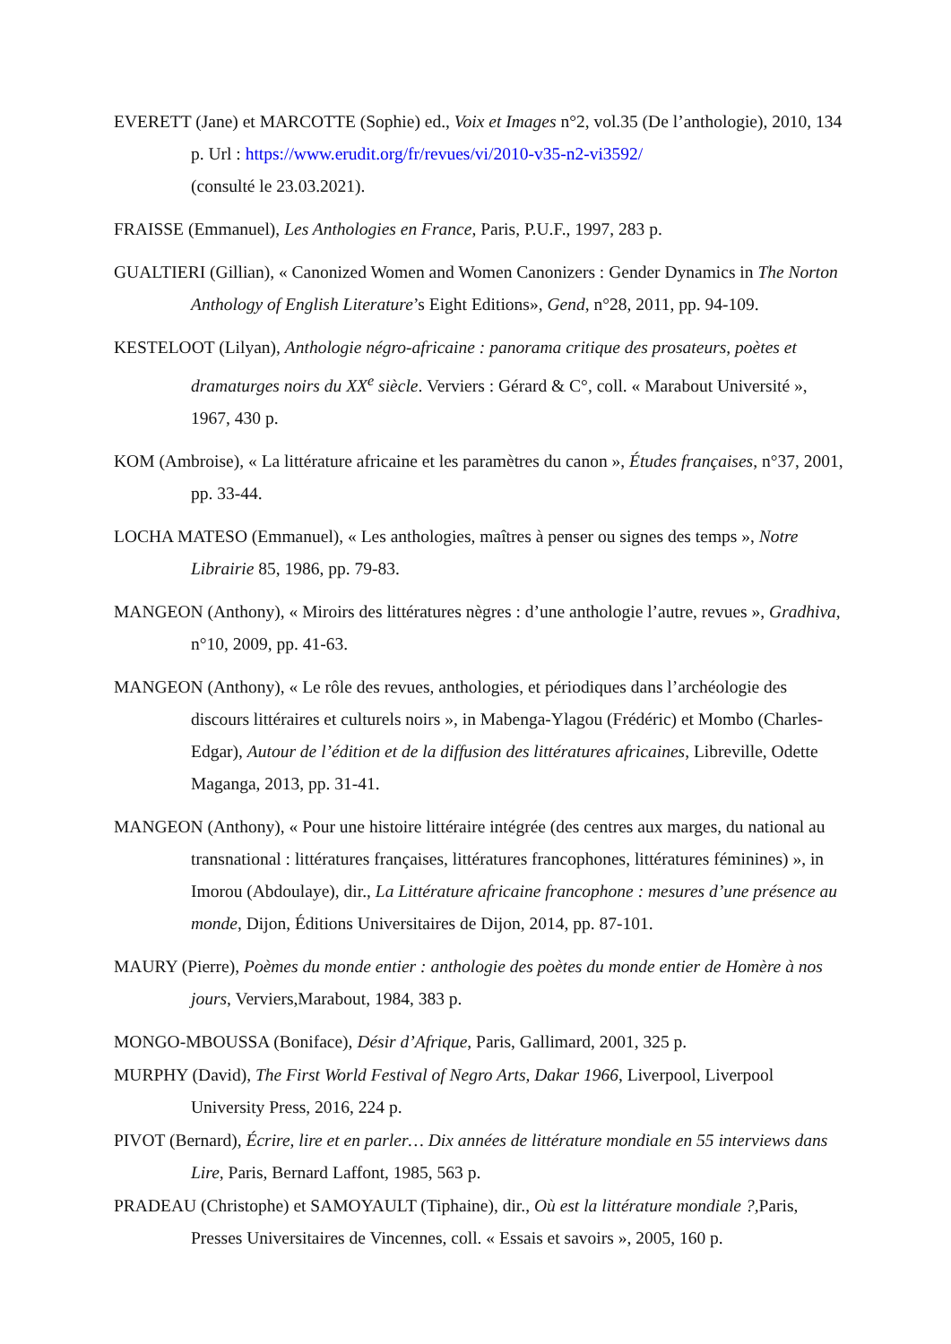EVERETT (Jane) et MARCOTTE (Sophie) ed., Voix et Images n°2, vol.35 (De l’anthologie), 2010, 134 p. Url : https://www.erudit.org/fr/revues/vi/2010-v35-n2-vi3592/
(consulté le 23.03.2021).
FRAISSE (Emmanuel), Les Anthologies en France, Paris, P.U.F., 1997, 283 p.
GUALTIERI (Gillian), « Canonized Women and Women Canonizers : Gender Dynamics in The Norton Anthology of English Literature’s Eight Editions», Gend, n°28, 2011, pp. 94-109.
KESTELOOT (Lilyan), Anthologie négro-africaine : panorama critique des prosateurs, poètes et dramaturges noirs du XX<sup>e</sup> siècle. Verviers : Gérard & C°, coll. « Marabout Université », 1967, 430 p.
KOM (Ambroise), « La littérature africaine et les paramètres du canon », Études françaises, n°37, 2001, pp. 33-44.
LOCHA MATESO (Emmanuel), « Les anthologies, maîtres à penser ou signes des temps », Notre Librairie 85, 1986, pp. 79-83.
MANGEON (Anthony), « Miroirs des littératures nègres : d’une anthologie l’autre, revues », Gradhiva, n°10, 2009, pp. 41-63.
MANGEON (Anthony), « Le rôle des revues, anthologies, et périodiques dans l’archéologie des discours littéraires et culturels noirs », in Mabenga-Ylagou (Frédéric) et Mombo (Charles-Edgar), Autour de l’édition et de la diffusion des littératures africaines, Libreville, Odette Maganga, 2013, pp. 31-41.
MANGEON (Anthony), « Pour une histoire littéraire intégrée (des centres aux marges, du national au transnational : littératures françaises, littératures francophones, littératures féminines) », in Imorou (Abdoulaye), dir., La Littérature africaine francophone : mesures d’une présence au monde, Dijon, Éditions Universitaires de Dijon, 2014, pp. 87-101.
MAURY (Pierre), Poèmes du monde entier : anthologie des poètes du monde entier de Homère à nos jours, Verviers,Marabout, 1984, 383 p.
MONGO-MBOUSSA (Boniface), Désir d’Afrique, Paris, Gallimard, 2001, 325 p.
MURPHY (David), The First World Festival of Negro Arts, Dakar 1966, Liverpool, Liverpool University Press, 2016, 224 p.
PIVOT (Bernard), Écrire, lire et en parler… Dix années de littérature mondiale en 55 interviews dans Lire, Paris, Bernard Laffont, 1985, 563 p.
PRADEAU (Christophe) et SAMOYAULT (Tiphaine), dir., Où est la littérature mondiale ?, Paris, Presses Universitaires de Vincennes, coll. « Essais et savoirs », 2005, 160 p.